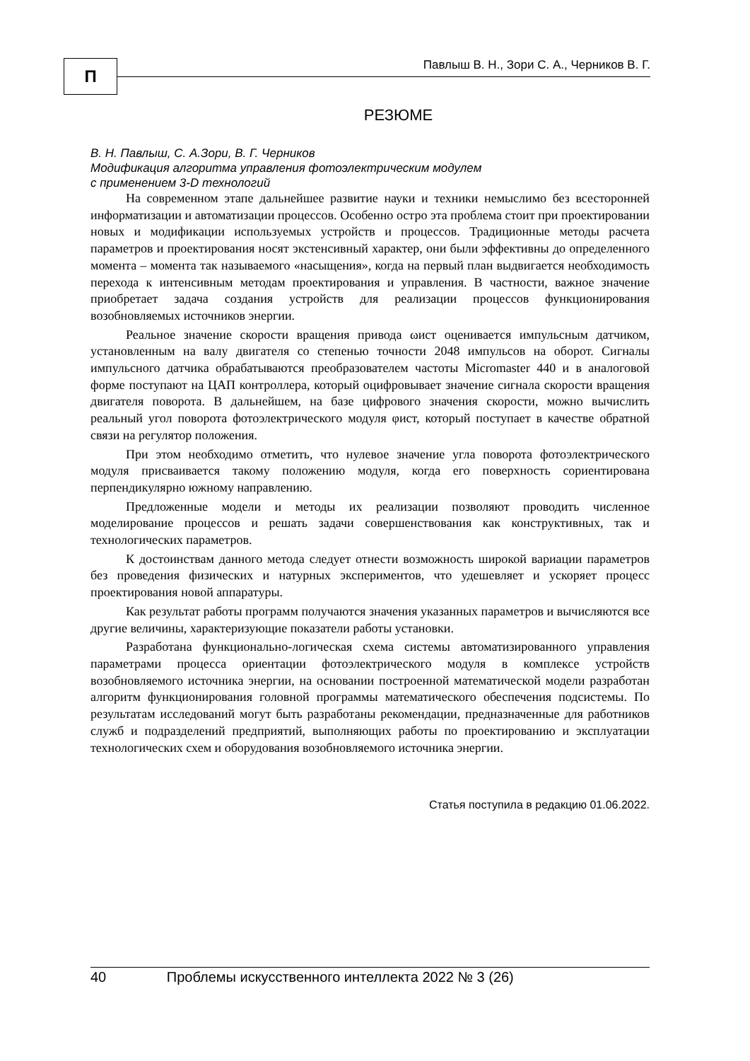П
Павлыш В. Н., Зори С. А., Черников В. Г.
РЕЗЮМЕ
В. Н. Павлыш, С. А.Зори, В. Г. Черников
Модификация алгоритма управления фотоэлектрическим модулем
с применением 3-D технологий
На современном этапе дальнейшее развитие науки и техники немыслимо без всесторонней информатизации и автоматизации процессов. Особенно остро эта проблема стоит при проектировании новых и модификации используемых устройств и процессов. Традиционные методы расчета параметров и проектирования носят экстенсивный характер, они были эффективны до определенного момента – момента так называемого «насыщения», когда на первый план выдвигается необходимость перехода к интенсивным методам проектирования и управления. В частности, важное значение приобретает задача создания устройств для реализации процессов функционирования возобновляемых источников энергии.
Реальное значение скорости вращения привода ωист оценивается импульсным датчиком, установленным на валу двигателя со степенью точности 2048 импульсов на оборот. Сигналы импульсного датчика обрабатываются преобразователем частоты Micromaster 440 и в аналоговой форме поступают на ЦАП контроллера, который оцифровывает значение сигнала скорости вращения двигателя поворота. В дальнейшем, на базе цифрового значения скорости, можно вычислить реальный угол поворота фотоэлектрического модуля φист, который поступает в качестве обратной связи на регулятор положения.
При этом необходимо отметить, что нулевое значение угла поворота фотоэлектрического модуля присваивается такому положению модуля, когда его поверхность сориентирована перпендикулярно южному направлению.
Предложенные модели и методы их реализации позволяют проводить численное моделирование процессов и решать задачи совершенствования как конструктивных, так и технологических параметров.
К достоинствам данного метода следует отнести возможность широкой вариации параметров без проведения физических и натурных экспериментов, что удешевляет и ускоряет процесс проектирования новой аппаратуры.
Как результат работы программ получаются значения указанных параметров и вычисляются все другие величины, характеризующие показатели работы установки.
Разработана функционально-логическая схема системы автоматизированного управления параметрами процесса ориентации фотоэлектрического модуля в комплексе устройств возобновляемого источника энергии, на основании построенной математической модели разработан алгоритм функционирования головной программы математического обеспечения подсистемы. По результатам исследований могут быть разработаны рекомендации, предназначенные для работников служб и подразделений предприятий, выполняющих работы по проектированию и эксплуатации технологических схем и оборудования возобновляемого источника энергии.
Статья поступила в редакцию 01.06.2022.
40 Проблемы искусственного интеллекта 2022 № 3 (26)